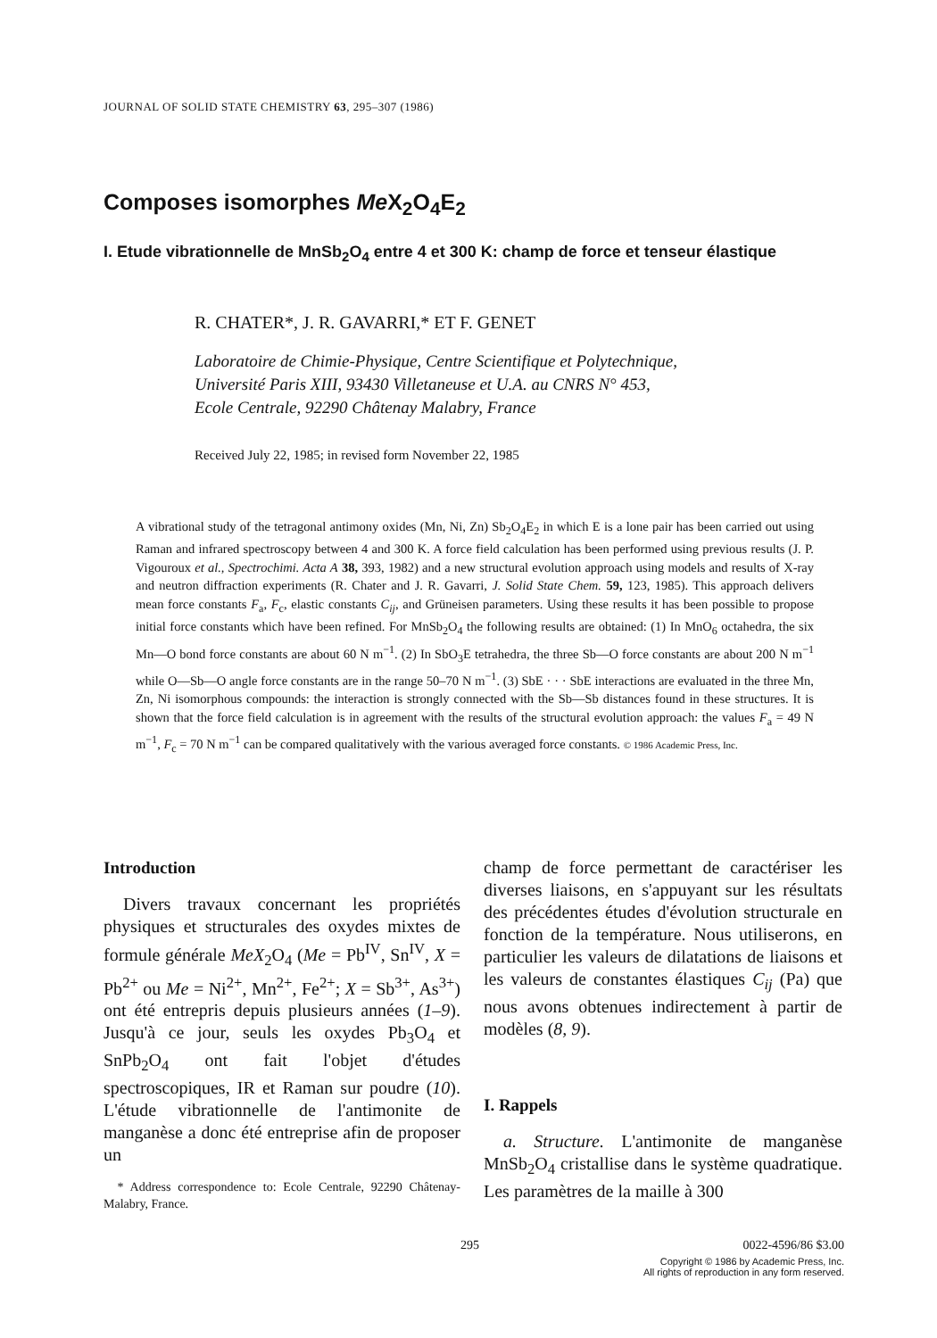JOURNAL OF SOLID STATE CHEMISTRY 63, 295–307 (1986)
Composes isomorphes Me X<sub>2</sub>O<sub>4</sub>E<sub>2</sub>
I. Etude vibrationnelle de MnSb<sub>2</sub>O<sub>4</sub> entre 4 et 300 K: champ de force et tenseur élastique
R. CHATER*, J. R. GAVARRI,* ET F. GENET
Laboratoire de Chimie-Physique, Centre Scientifique et Polytechnique,
Université Paris XIII, 93430 Villetaneuse et U.A. au CNRS N° 453,
Ecole Centrale, 92290 Châtenay Malabry, France
Received July 22, 1985; in revised form November 22, 1985
A vibrational study of the tetragonal antimony oxides (Mn, Ni, Zn) Sb<sub>2</sub>O<sub>4</sub>E<sub>2</sub> in which E is a lone pair has been carried out using Raman and infrared spectroscopy between 4 and 300 K. A force field calculation has been performed using previous results (J. P. Vigouroux et al., Spectrochimi. Acta A 38, 393, 1982) and a new structural evolution approach using models and results of X-ray and neutron diffraction experiments (R. Chater and J. R. Gavarri, J. Solid State Chem. 59, 123, 1985). This approach delivers mean force constants F<sub>a</sub>, F<sub>c</sub>, elastic constants C<sub>ij</sub>, and Grüneisen parameters. Using these results it has been possible to propose initial force constants which have been refined. For MnSb<sub>2</sub>O<sub>4</sub> the following results are obtained: (1) In MnO<sub>6</sub> octahedra, the six Mn—O bond force constants are about 60 N m<sup>−1</sup>. (2) In SbO<sub>3</sub>E tetrahedra, the three Sb—O force constants are about 200 N m<sup>−1</sup> while O—Sb—O angle force constants are in the range 50–70 N m<sup>−1</sup>. (3) SbE · · · SbE interactions are evaluated in the three Mn, Zn, Ni isomorphous compounds: the interaction is strongly connected with the Sb—Sb distances found in these structures. It is shown that the force field calculation is in agreement with the results of the structural evolution approach: the values F<sub>a</sub> = 49 N m<sup>−1</sup>, F<sub>c</sub> = 70 N m<sup>−1</sup> can be compared qualitatively with the various averaged force constants. © 1986 Academic Press, Inc.
Introduction
Divers travaux concernant les propriétés physiques et structurales des oxydes mixtes de formule générale MeX<sub>2</sub>O<sub>4</sub> (Me = Pb<sup>IV</sup>, Sn<sup>IV</sup>, X = Pb<sup>2+</sup> ou Me = Ni<sup>2+</sup>, Mn<sup>2+</sup>, Fe<sup>2+</sup>; X = Sb<sup>3+</sup>, As<sup>3+</sup>) ont été entrepris depuis plusieurs années (1–9). Jusqu'à ce jour, seuls les oxydes Pb<sub>3</sub>O<sub>4</sub> et SnPb<sub>2</sub>O<sub>4</sub> ont fait l'objet d'études spectroscopiques, IR et Raman sur poudre (10). L'étude vibrationnelle de l'antimonite de manganèse a donc été entreprise afin de proposer un
* Address correspondence to: Ecole Centrale, 92290 Châtenay-Malabry, France.
champ de force permettant de caractériser les diverses liaisons, en s'appuyant sur les résultats des précédentes études d'évolution structurale en fonction de la température. Nous utiliserons, en particulier les valeurs de dilatations de liaisons et les valeurs de constantes élastiques C<sub>ij</sub> (Pa) que nous avons obtenues indirectement à partir de modèles (8, 9).
I. Rappels
a. Structure. L'antimonite de manganèse MnSb<sub>2</sub>O<sub>4</sub> cristallise dans le système quadratique. Les paramètres de la maille à 300
295 0022-4596/86 $3.00
Copyright © 1986 by Academic Press, Inc.
All rights of reproduction in any form reserved.